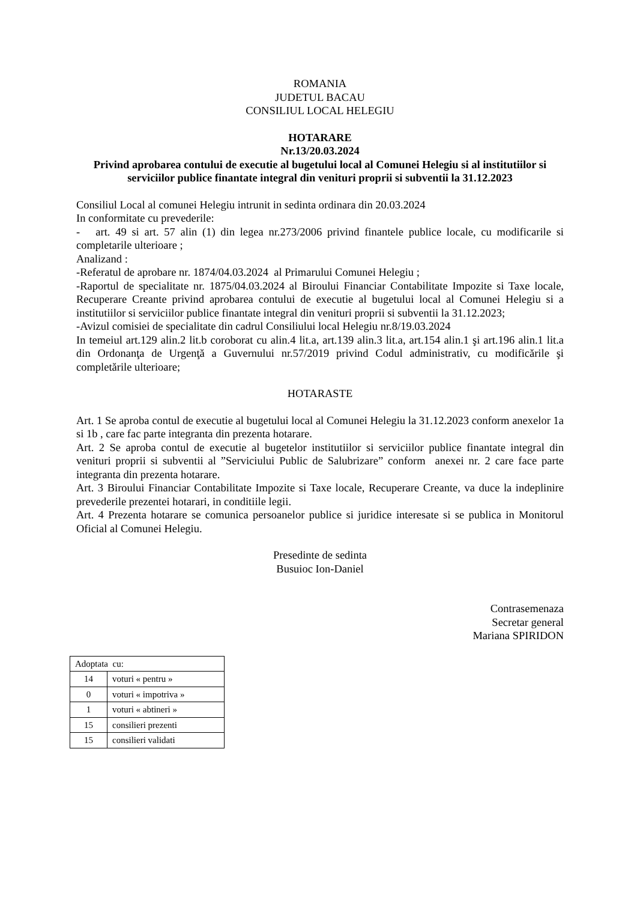ROMANIA
JUDETUL BACAU
CONSILIUL LOCAL HELEGIU
HOTARARE
Nr.13/20.03.2024
Privind aprobarea contului de executie al bugetului local al Comunei Helegiu si al institutiilor si serviciilor publice finantate integral din venituri proprii si subventii la 31.12.2023
Consiliul Local al comunei Helegiu intrunit in sedinta ordinara din 20.03.2024
In conformitate cu prevederile:
- art. 49 si art. 57 alin (1) din legea nr.273/2006 privind finantele publice locale, cu modificarile si completarile ulterioare ;
Analizand :
-Referatul de aprobare nr. 1874/04.03.2024 al Primarului Comunei Helegiu ;
-Raportul de specialitate nr. 1875/04.03.2024 al Biroului Financiar Contabilitate Impozite si Taxe locale, Recuperare Creante privind aprobarea contului de executie al bugetului local al Comunei Helegiu si a institutiilor si serviciilor publice finantate integral din venituri proprii si subventii la 31.12.2023;
-Avizul comisiei de specialitate din cadrul Consiliului local Helegiu nr.8/19.03.2024
In temeiul art.129 alin.2 lit.b coroborat cu alin.4 lit.a, art.139 alin.3 lit.a, art.154 alin.1 şi art.196 alin.1 lit.a din Ordonanţa de Urgenţă a Guvernului nr.57/2019 privind Codul administrativ, cu modificările şi completările ulterioare;
HOTARASTE
Art. 1 Se aproba contul de executie al bugetului local al Comunei Helegiu la 31.12.2023 conform anexelor 1a si 1b , care fac parte integranta din prezenta hotarare.
Art. 2 Se aproba contul de executie al bugetelor institutiilor si serviciilor publice finantate integral din venituri proprii si subventii al ”Serviciului Public de Salubrizare” conform anexei nr. 2 care face parte integranta din prezenta hotarare.
Art. 3 Biroului Financiar Contabilitate Impozite si Taxe locale, Recuperare Creante, va duce la indeplinire prevederile prezentei hotarari, in conditiile legii.
Art. 4 Prezenta hotarare se comunica persoanelor publice si juridice interesate si se publica in Monitorul Oficial al Comunei Helegiu.
Presedinte de sedinta
Busuioc Ion-Daniel
Contrasemenaza
Secretar general
Mariana SPIRIDON
| Adoptata cu: | |
| 14 | voturi « pentru » |
| 0 | voturi « impotriva » |
| 1 | voturi « abtineri » |
| 15 | consilieri prezenti |
| 15 | consilieri validati |